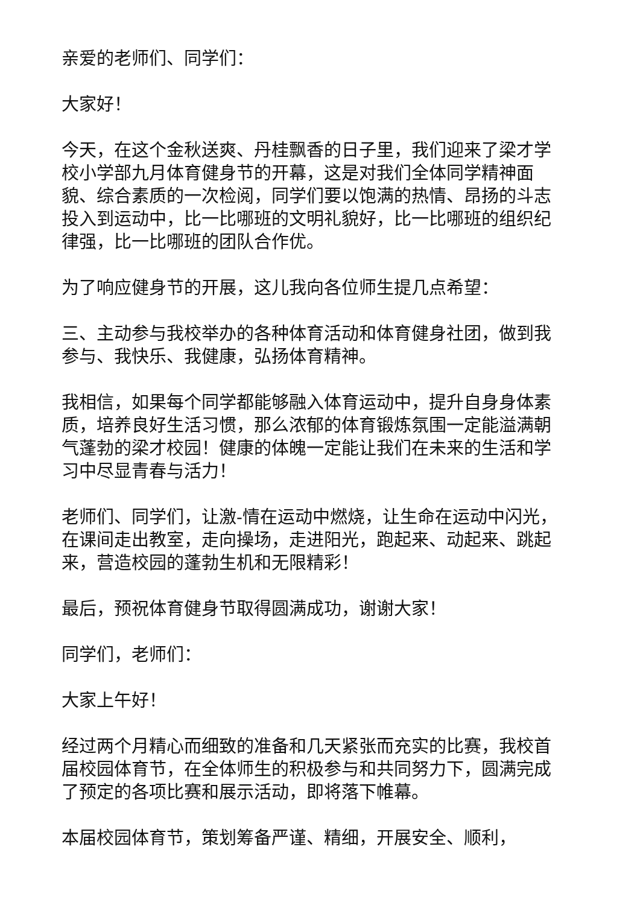亲爱的老师们、同学们：
大家好！
今天，在这个金秋送爽、丹桂飘香的日子里，我们迎来了梁才学校小学部九月体育健身节的开幕，这是对我们全体同学精神面貌、综合素质的一次检阅，同学们要以饱满的热情、昂扬的斗志投入到运动中，比一比哪班的文明礼貌好，比一比哪班的组织纪律强，比一比哪班的团队合作优。
为了响应健身节的开展，这儿我向各位师生提几点希望：
三、主动参与我校举办的各种体育活动和体育健身社团，做到我参与、我快乐、我健康，弘扬体育精神。
我相信，如果每个同学都能够融入体育运动中，提升自身身体素质，培养良好生活习惯，那么浓郁的体育锻炼氛围一定能溢满朝气蓬勃的梁才校园！健康的体魄一定能让我们在未来的生活和学习中尽显青春与活力！
老师们、同学们，让激-情在运动中燃烧，让生命在运动中闪光，在课间走出教室，走向操场，走进阳光，跑起来、动起来、跳起来，营造校园的蓬勃生机和无限精彩！
最后，预祝体育健身节取得圆满成功，谢谢大家！
同学们，老师们：
大家上午好！
经过两个月精心而细致的准备和几天紧张而充实的比赛，我校首届校园体育节，在全体师生的积极参与和共同努力下，圆满完成了预定的各项比赛和展示活动，即将落下帷幕。
本届校园体育节，策划筹备严谨、精细，开展安全、顺利，